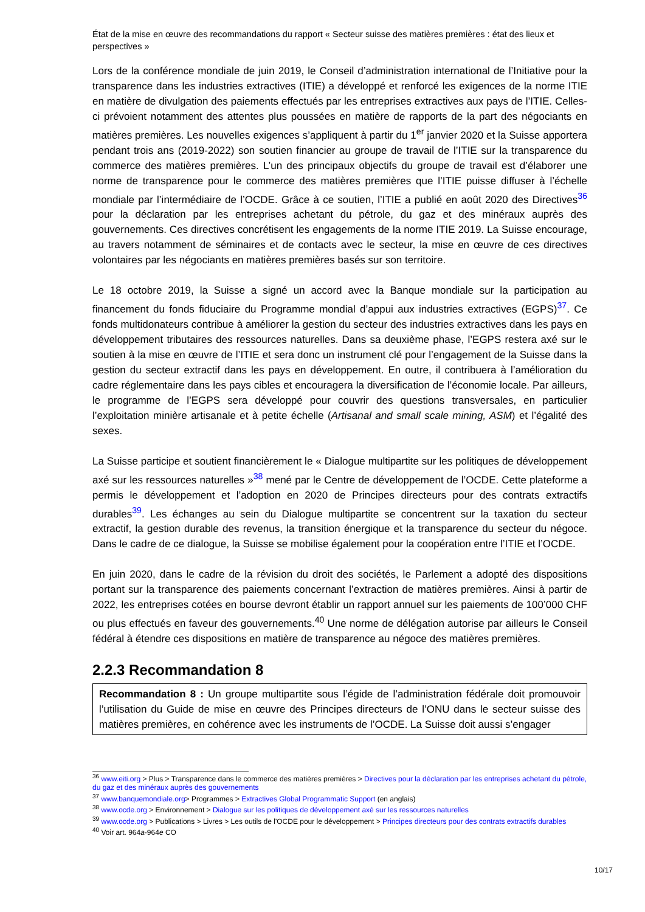État de la mise en œuvre des recommandations du rapport « Secteur suisse des matières premières : état des lieux et perspectives »
Lors de la conférence mondiale de juin 2019, le Conseil d’administration international de l’Initiative pour la transparence dans les industries extractives (ITIE) a développé et renforcé les exigences de la norme ITIE en matière de divulgation des paiements effectués par les entreprises extractives aux pays de l’ITIE. Celles-ci prévoient notamment des attentes plus poussées en matière de rapports de la part des négociants en matières premières. Les nouvelles exigences s’appliquent à partir du 1<sup>er</sup> janvier 2020 et la Suisse apportera pendant trois ans (2019-2022) son soutien financier au groupe de travail de l’ITIE sur la transparence du commerce des matières premières. L’un des principaux objectifs du groupe de travail est d’élaborer une norme de transparence pour le commerce des matières premières que l’ITIE puisse diffuser à l’échelle mondiale par l’intermédiaire de l’OCDE. Grâce à ce soutien, l’ITIE a publié en août 2020 des Directives<sup>36</sup> pour la déclaration par les entreprises achetant du pétrole, du gaz et des minéraux auprès des gouvernements. Ces directives concrétisent les engagements de la norme ITIE 2019. La Suisse encourage, au travers notamment de séminaires et de contacts avec le secteur, la mise en œuvre de ces directives volontaires par les négociants en matières premières basés sur son territoire.
Le 18 octobre 2019, la Suisse a signé un accord avec la Banque mondiale sur la participation au financement du fonds fiduciaire du Programme mondial d’appui aux industries extractives (EGPS)<sup>37</sup>. Ce fonds multidonateurs contribue à améliorer la gestion du secteur des industries extractives dans les pays en développement tributaires des ressources naturelles. Dans sa deuxième phase, l’EGPS restera axé sur le soutien à la mise en œuvre de l’ITIE et sera donc un instrument clé pour l’engagement de la Suisse dans la gestion du secteur extractif dans les pays en développement. En outre, il contribuera à l’amélioration du cadre réglementaire dans les pays cibles et encouragera la diversification de l’économie locale. Par ailleurs, le programme de l’EGPS sera développé pour couvrir des questions transversales, en particulier l’exploitation minière artisanale et à petite échelle (Artisanal and small scale mining, ASM) et l’égalité des sexes.
La Suisse participe et soutient financièrement le « Dialogue multipartite sur les politiques de développement axé sur les ressources naturelles »<sup>38</sup> mené par le Centre de développement de l’OCDE. Cette plateforme a permis le développement et l’adoption en 2020 de Principes directeurs pour des contrats extractifs durables<sup>39</sup>. Les échanges au sein du Dialogue multipartite se concentrent sur la taxation du secteur extractif, la gestion durable des revenus, la transition énergique et la transparence du secteur du négoce. Dans le cadre de ce dialogue, la Suisse se mobilise également pour la coopération entre l’ITIE et l’OCDE.
En juin 2020, dans le cadre de la révision du droit des sociétés, le Parlement a adopté des dispositions portant sur la transparence des paiements concernant l’extraction de matières premières. Ainsi à partir de 2022, les entreprises cotées en bourse devront établir un rapport annuel sur les paiements de 100’000 CHF ou plus effectués en faveur des gouvernements.<sup>40</sup> Une norme de délégation autorise par ailleurs le Conseil fédéral à étendre ces dispositions en matière de transparence au négoce des matières premières.
2.2.3 Recommandation 8
Recommandation 8 : Un groupe multipartite sous l’égide de l’administration fédérale doit promouvoir l’utilisation du Guide de mise en œuvre des Principes directeurs de l’ONU dans le secteur suisse des matières premières, en cohérence avec les instruments de l’OCDE. La Suisse doit aussi s’engager
<sup>36</sup> www.eiti.org > Plus > Transparence dans le commerce des matières premières > Directives pour la déclaration par les entreprises achetant du pétrole, du gaz et des minéraux auprès des gouvernements
<sup>37</sup> www.banquemondiale.org> Programmes > Extractives Global Programmatic Support (en anglais)
<sup>38</sup> www.ocde.org > Environnement > Dialogue sur les politiques de développement axé sur les ressources naturelles
<sup>39</sup> www.ocde.org > Publications > Livres > Les outils de l'OCDE pour le développement > Principes directeurs pour des contrats extractifs durables
<sup>40</sup> Voir art. 964a-964e CO
10/17